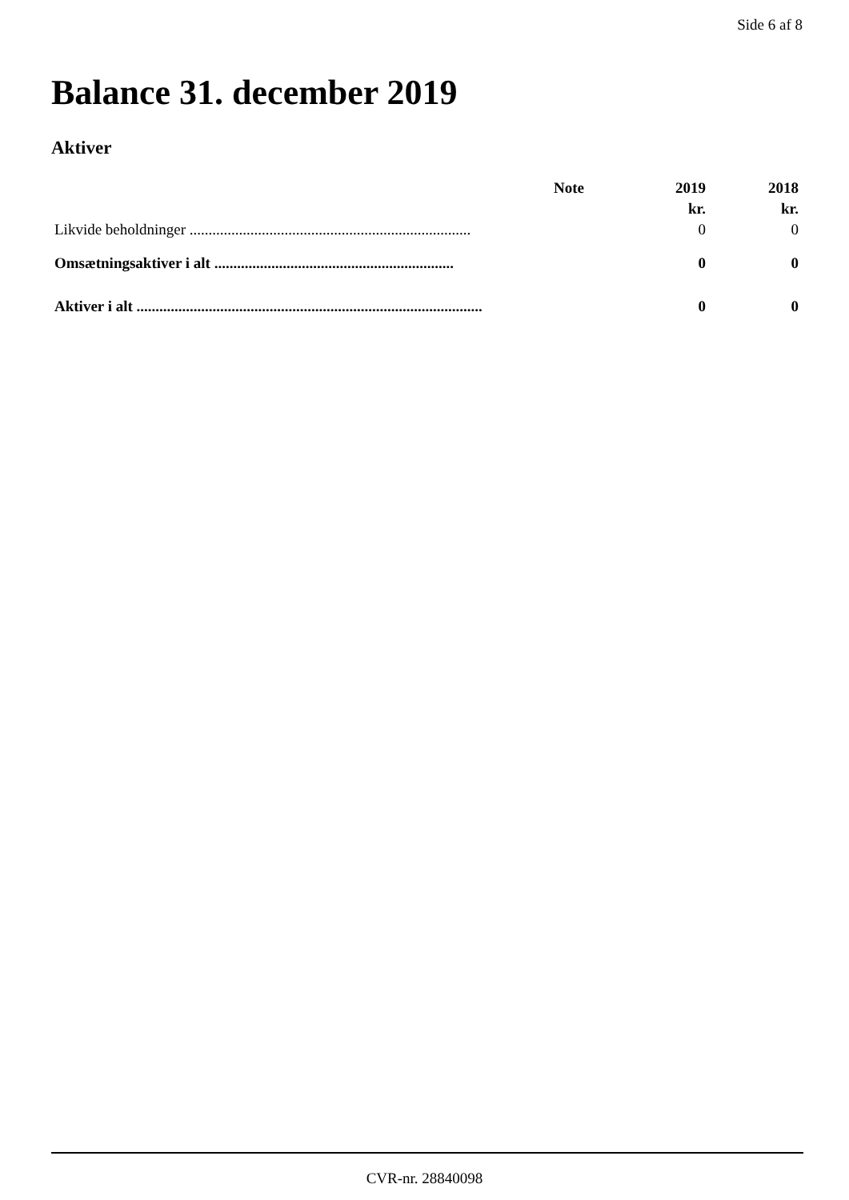Side 6 af 8
Balance 31. december 2019
Aktiver
| | Note | 2019 | 2018 |
| --- | --- | --- | --- |
| | | kr. | kr. |
| Likvide beholdninger .......................................................................... | | 0 | 0 |
| Omsætningsaktiver i alt ............................................................... | | 0 | 0 |
| Aktiver i alt ........................................................................................... | | 0 | 0 |
CVR-nr. 28840098